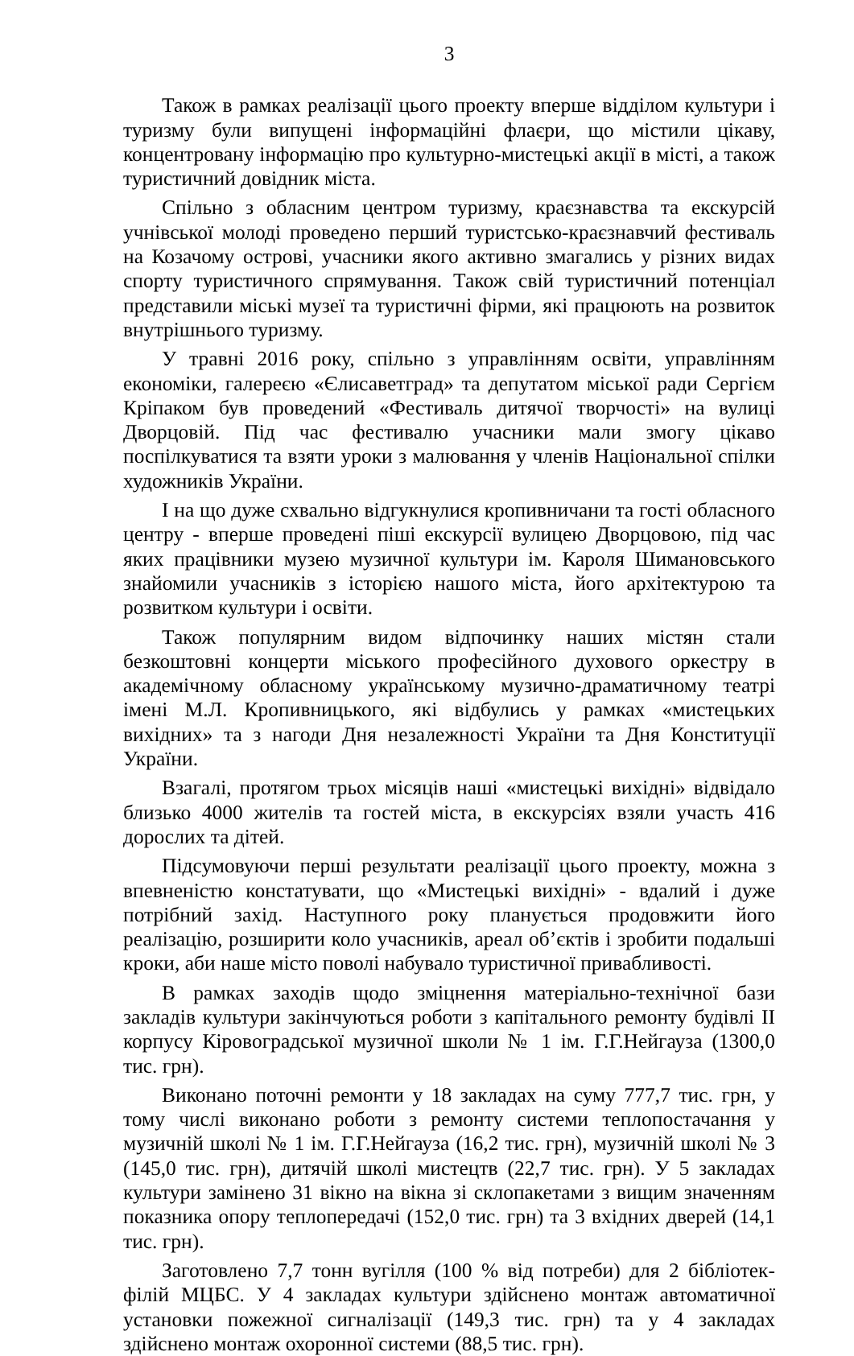3
Також в рамках реалізації цього проекту вперше відділом культури і туризму були випущені інформаційні флаєри, що містили цікаву, концентровану інформацію про культурно-мистецькі акції в місті, а також туристичний довідник міста.
Спільно з обласним центром туризму, краєзнавства та екскурсій учнівської молоді проведено перший туристсько-краєзнавчий фестиваль на Козачому острові, учасники якого активно змагались у різних видах спорту туристичного спрямування. Також свій туристичний потенціал представили міські музеї та туристичні фірми, які працюють на розвиток внутрішнього туризму.
У травні 2016 року, спільно з управлінням освіти, управлінням економіки, галереєю «Єлисаветград» та депутатом міської ради Сергієм Кріпаком був проведений «Фестиваль дитячої творчості» на вулиці Дворцовій. Під час фестивалю учасники мали змогу цікаво поспілкуватися та взяти уроки з малювання у членів Національної спілки художників України.
І на що дуже схвально відгукнулися кропивничани та гості обласного центру - вперше проведені піші екскурсії вулицею Дворцовою, під час яких працівники музею музичної культури ім. Кароля Шимановського знайомили учасників з історією нашого міста, його архітектурою та розвитком культури і освіти.
Також популярним видом відпочинку наших містян стали безкоштовні концерти міського професійного духового оркестру в академічному обласному українському музично-драматичному театрі імені М.Л. Кропивницького, які відбулись у рамках «мистецьких вихідних» та з нагоди Дня незалежності України та Дня Конституції України.
Взагалі, протягом трьох місяців наші «мистецькі вихідні» відвідало близько 4000 жителів та гостей міста, в екскурсіях взяли участь 416 дорослих та дітей.
Підсумовуючи перші результати реалізації цього проекту, можна з впевненістю констатувати, що «Мистецькі вихідні» - вдалий і дуже потрібний захід. Наступного року планується продовжити його реалізацію, розширити коло учасників, ареал об’єктів і зробити подальші кроки, аби наше місто поволі набувало туристичної привабливості.
В рамках заходів щодо зміцнення матеріально-технічної бази закладів культури закінчуються роботи з капітального ремонту будівлі ІІ корпусу Кіровоградської музичної школи № 1 ім. Г.Г.Нейгауза (1300,0 тис. грн).
Виконано поточні ремонти у 18 закладах на суму 777,7 тис. грн, у тому числі виконано роботи з ремонту системи теплопостачання у музичній школі № 1 ім. Г.Г.Нейгауза (16,2 тис. грн), музичній школі № 3 (145,0 тис. грн), дитячій школі мистецтв (22,7 тис. грн). У 5 закладах культури замінено 31 вікно на вікна зі склопакетами з вищим значенням показника опору теплопередачі (152,0 тис. грн) та 3 вхідних дверей (14,1 тис. грн).
Заготовлено 7,7 тонн вугілля (100 % від потреби) для 2 бібліотек-філій МЦБС. У 4 закладах культури здійснено монтаж автоматичної установки пожежної сигналізації (149,3 тис. грн) та у 4 закладах здійснено монтаж охоронної системи (88,5 тис. грн).